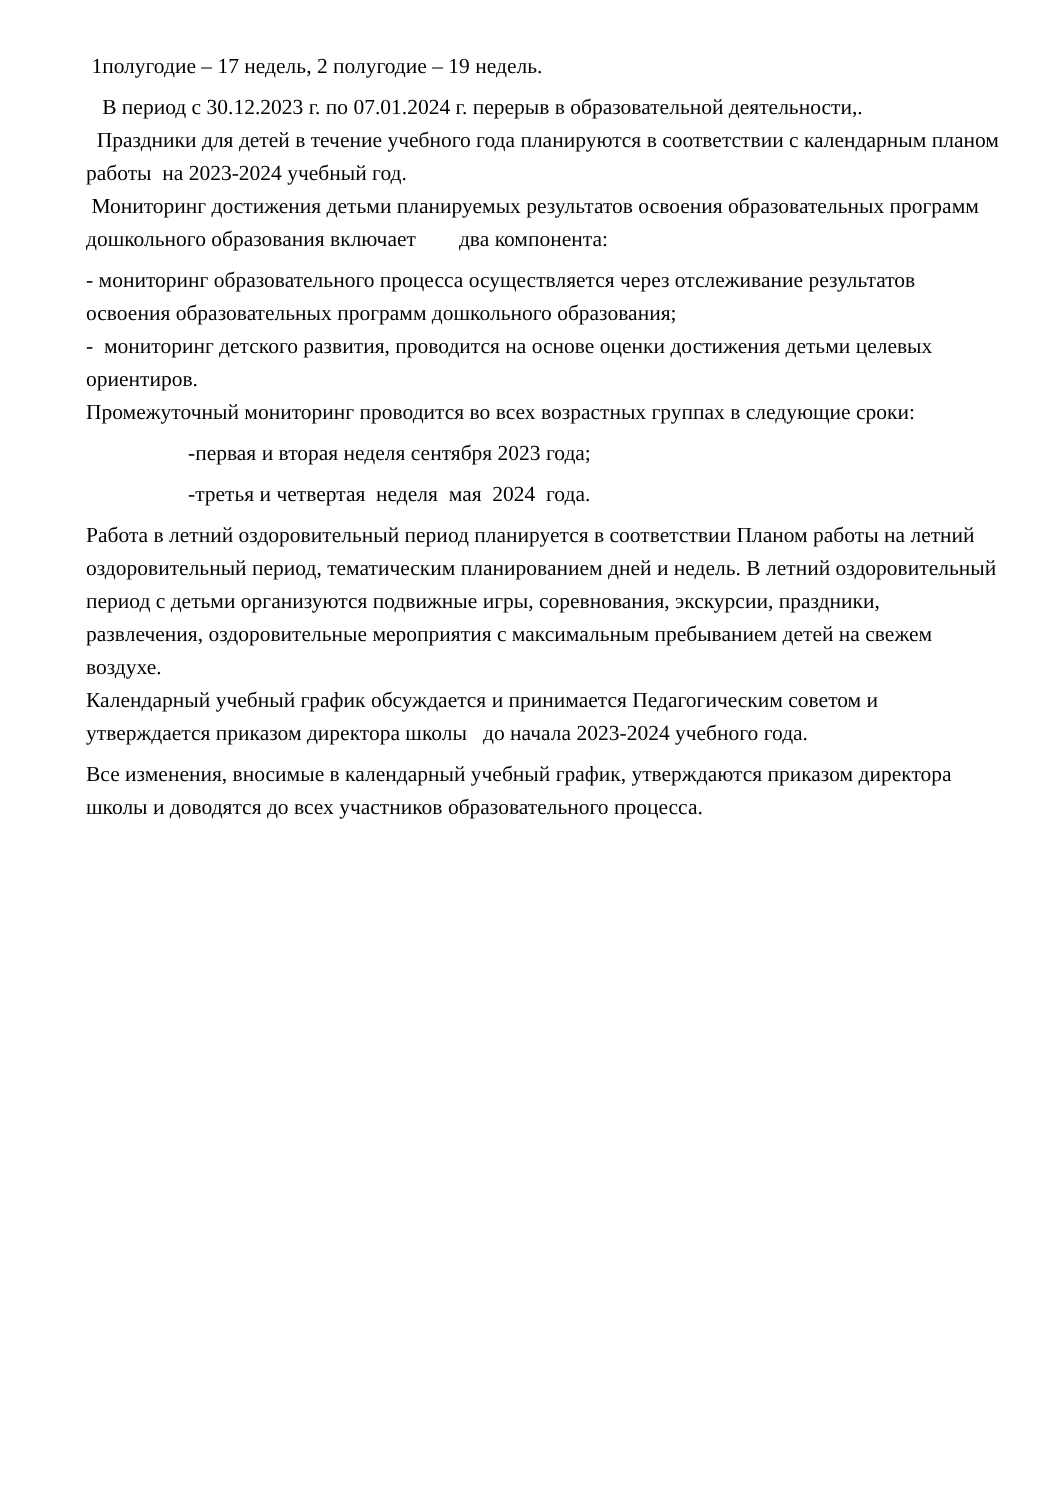1полугодие – 17 недель, 2 полугодие – 19 недель.
В период с 30.12.2023 г. по 07.01.2024 г. перерыв в образовательной деятельности,.
Праздники для детей в течение учебного года планируются в соответствии с календарным планом работы на 2023-2024 учебный год.
Мониторинг достижения детьми планируемых результатов освоения образовательных программ дошкольного образования включает два компонента:
- мониторинг образовательного процесса осуществляется через отслеживание результатов освоения образовательных программ дошкольного образования;
- мониторинг детского развития, проводится на основе оценки достижения детьми целевых ориентиров.
Промежуточный мониторинг проводится во всех возрастных группах в следующие сроки:
-первая и вторая неделя сентября 2023 года;
-третья и четвертая неделя мая 2024 года.
Работа в летний оздоровительный период планируется в соответствии Планом работы на летний оздоровительный период, тематическим планированием дней и недель. В летний оздоровительный период с детьми организуются подвижные игры, соревнования, экскурсии, праздники, развлечения, оздоровительные мероприятия с максимальным пребыванием детей на свежем воздухе.
Календарный учебный график обсуждается и принимается Педагогическим советом и утверждается приказом директора школы до начала 2023-2024 учебного года.
Все изменения, вносимые в календарный учебный график, утверждаются приказом директора школы и доводятся до всех участников образовательного процесса.